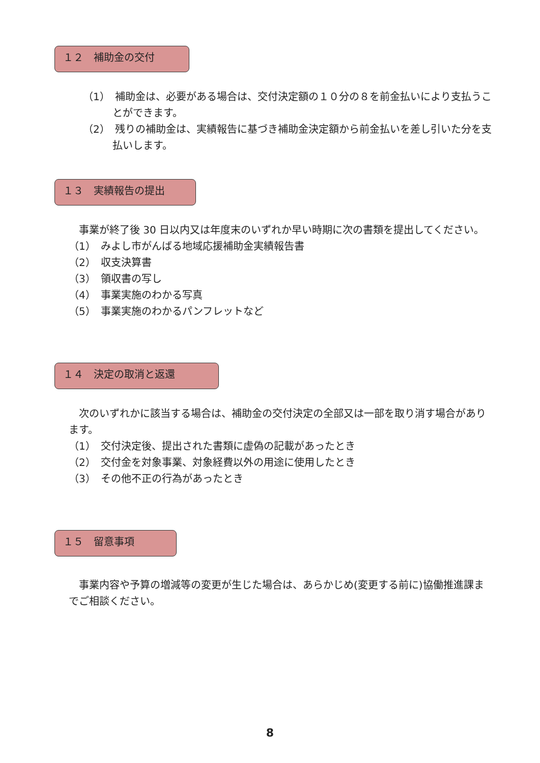１２　補助金の交付
（1）　補助金は、必要がある場合は、交付決定額の１０分の８を前金払いにより支払うことができます。
（2）　残りの補助金は、実績報告に基づき補助金決定額から前金払いを差し引いた分を支払いします。
１３　実績報告の提出
　事業が終了後 30 日以内又は年度末のいずれか早い時期に次の書類を提出してください。
（1）　みよし市がんばる地域応援補助金実績報告書
（2）　収支決算書
（3）　領収書の写し
（4）　事業実施のわかる写真
（5）　事業実施のわかるパンフレットなど
１４　決定の取消と返還
　次のいずれかに該当する場合は、補助金の交付決定の全部又は一部を取り消す場合があります。
（1）　交付決定後、提出された書類に虚偽の記載があったとき
（2）　交付金を対象事業、対象経費以外の用途に使用したとき
（3）　その他不正の行為があったとき
１５　留意事項
　事業内容や予算の増減等の変更が生じた場合は、あらかじめ(変更する前に)協働推進課までご相談ください。
8